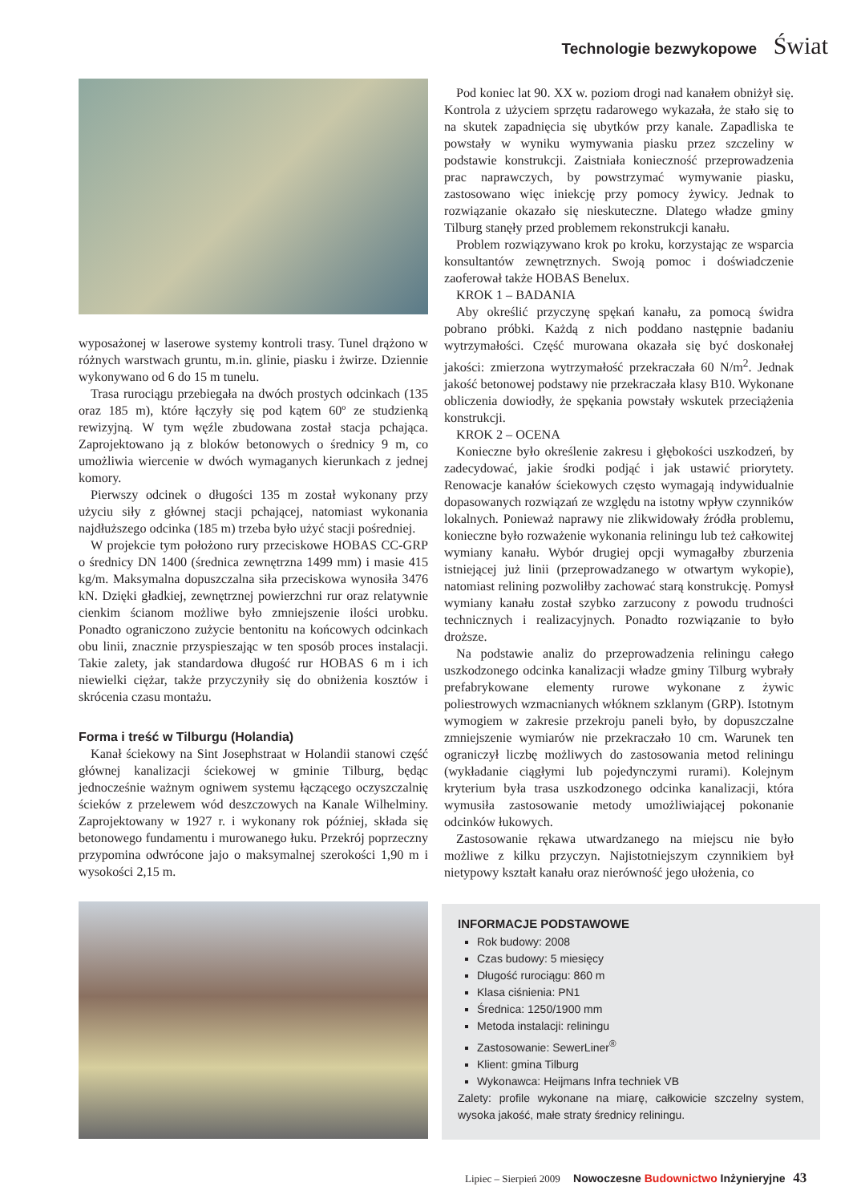Technologie bezwykopowe Świat
wyposażonej w laserowe systemy kontroli trasy. Tunel drążono w różnych warstwach gruntu, m.in. glinie, piasku i żwirze. Dziennie wykonywano od 6 do 15 m tunelu.
Trasa rurociągu przebiegała na dwóch prostych odcinkach (135 oraz 185 m), które łączyły się pod kątem 60º ze studzienką rewizyjną. W tym węźle zbudowana został stacja pchająca. Zaprojektowano ją z bloków betonowych o średnicy 9 m, co umożliwia wiercenie w dwóch wymaganych kierunkach z jednej komory.
Pierwszy odcinek o długości 135 m został wykonany przy użyciu siły z głównej stacji pchającej, natomiast wykonania najdłuższego odcinka (185 m) trzeba było użyć stacji pośredniej.
W projekcie tym położono rury przeciskowe HOBAS CC-GRP o średnicy DN 1400 (średnica zewnętrzna 1499 mm) i masie 415 kg/m. Maksymalna dopuszczalna siła przeciskowa wynosiła 3476 kN. Dzięki gładkiej, zewnętrznej powierzchni rur oraz relatywnie cienkim ścianom możliwe było zmniejszenie ilości urobku. Ponadto ograniczono zużycie bentonitu na końcowych odcinkach obu linii, znacznie przyspieszając w ten sposób proces instalacji. Takie zalety, jak standardowa długość rur HOBAS 6 m i ich niewielki ciężar, także przyczyniły się do obniżenia kosztów i skrócenia czasu montażu.
Forma i treść w Tilburgu (Holandia)
Kanał ściekowy na Sint Josephstraat w Holandii stanowi część głównej kanalizacji ściekowej w gminie Tilburg, będąc jednocześnie ważnym ogniwem systemu łączącego oczyszczalnię ścieków z przelewem wód deszczowych na Kanale Wilhelminy. Zaprojektowany w 1927 r. i wykonany rok później, składa się betonowego fundamentu i murowanego łuku. Przekrój poprzeczny przypomina odwrócone jajo o maksymalnej szerokości 1,90 m i wysokości 2,15 m.
Pod koniec lat 90. XX w. poziom drogi nad kanałem obniżył się. Kontrola z użyciem sprzętu radarowego wykazała, że stało się to na skutek zapadnięcia się ubytków przy kanale. Zapadliska te powstały w wyniku wymywania piasku przez szczeliny w podstawie konstrukcji. Zaistniała konieczność przeprowadzenia prac naprawczych, by powstrzymać wymywanie piasku, zastosowano więc iniekcję przy pomocy żywicy. Jednak to rozwiązanie okazało się nieskuteczne. Dlatego władze gminy Tilburg stanęły przed problemem rekonstrukcji kanału.
Problem rozwiązywano krok po kroku, korzystając ze wsparcia konsultantów zewnętrznych. Swoją pomoc i doświadczenie zaoferował także HOBAS Benelux.
KROK 1 – BADANIA
Aby określić przyczynę spękań kanału, za pomocą świdra pobrano próbki. Każdą z nich poddano następnie badaniu wytrzymałości. Część murowana okazała się być doskonałej jakości: zmierzona wytrzymałość przekraczała 60 N/m<sup>2</sup>. Jednak jakość betonowej podstawy nie przekraczała klasy B10. Wykonane obliczenia dowiodły, że spękania powstały wskutek przeciążenia konstrukcji.
KROK 2 – OCENA
Konieczne było określenie zakresu i głębokości uszkodzeń, by zadecydować, jakie środki podjąć i jak ustawić priorytety. Renowacje kanałów ściekowych często wymagają indywidualnie dopasowanych rozwiązań ze względu na istotny wpływ czynników lokalnych. Ponieważ naprawy nie zlikwidowały źródła problemu, konieczne było rozważenie wykonania reliningu lub też całkowitej wymiany kanału. Wybór drugiej opcji wymagałby zburzenia istniejącej już linii (przeprowadzanego w otwartym wykopie), natomiast relining pozwoliłby zachować starą konstrukcję. Pomysł wymiany kanału został szybko zarzucony z powodu trudności technicznych i realizacyjnych. Ponadto rozwiązanie to było droższe.
Na podstawie analiz do przeprowadzenia reliningu całego uszkodzonego odcinka kanalizacji władze gminy Tilburg wybrały prefabrykowane elementy rurowe wykonane z żywic poliestrowych wzmacnianych włóknem szklanym (GRP). Istotnym wymogiem w zakresie przekroju paneli było, by dopuszczalne zmniejszenie wymiarów nie przekraczało 10 cm. Warunek ten ograniczył liczbę możliwych do zastosowania metod reliningu (wykładanie ciągłymi lub pojedynczymi rurami). Kolejnym kryterium była trasa uszkodzonego odcinka kanalizacji, która wymusiła zastosowanie metody umożliwiającej pokonanie odcinków łukowych.
Zastosowanie rękawa utwardzanego na miejscu nie było możliwe z kilku przyczyn. Najistotniejszym czynnikiem był nietypowy kształt kanału oraz nierówność jego ułożenia, co
INFORMACJE PODSTAWOWE
Rok budowy: 2008
Czas budowy: 5 miesięcy
Długość rurociągu: 860 m
Klasa ciśnienia: PN1
Średnica: 1250/1900 mm
Metoda instalacji: reliningu
Zastosowanie: SewerLiner<sup>®</sup>
Klient: gmina Tilburg
Wykonawca: Heijmans Infra techniek VB
Zalety: profile wykonane na miarę, całkowicie szczelny system, wysoka jakość, małe straty średnicy reliningu.
Lipiec – Sierpień 2009 Nowoczesne Budownictwo Inżynieryjne 43